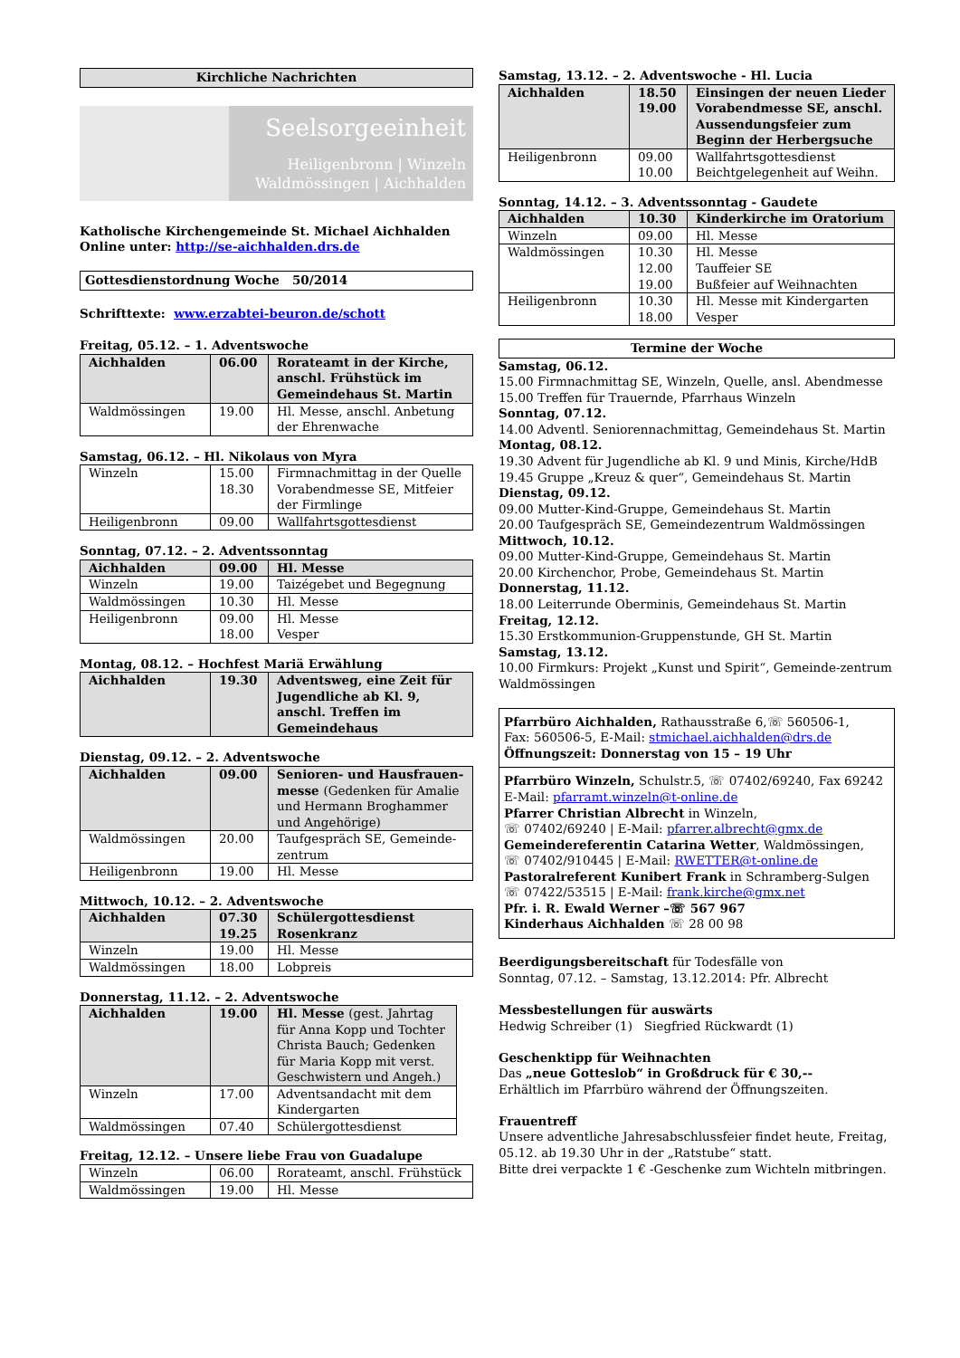Kirchliche Nachrichten
Seelsorgeeinheit
Heiligenbronn | Winzeln
Waldmössingen | Aichhalden
Katholische Kirchengemeinde St. Michael Aichhalden
Online unter: http://se-aichhalden.drs.de
Gottesdienstordnung Woche 50/2014
Schrifttexte: www.erzabtei-beuron.de/schott
Freitag, 05.12. – 1. Adventswoche
| Aichhalden | 06.00 | Rorateamt in der Kirche, anschl. Frühstück im Gemeindehaus St. Martin |
| Waldmössingen | 19.00 | Hl. Messe, anschl. Anbetung der Ehrenwache |
Samstag, 06.12. – Hl. Nikolaus von Myra
| Winzeln | 15.00 18.30 | Firmnachmittag in der Quelle Vorabendmesse SE, Mitfeier der Firmlinge |
| Heiligenbronn | 09.00 | Wallfahrtsgottesdienst |
Sonntag, 07.12. – 2. Adventssonntag
| Aichhalden | 09.00 | Hl. Messe |
| Winzeln | 19.00 | Taizégebet und Begegnung |
| Waldmössingen | 10.30 | Hl. Messe |
| Heiligenbronn | 09.00 18.00 | Hl. Messe Vesper |
Montag, 08.12. – Hochfest Mariä Erwählung
| Aichhalden | 19.30 | Adventsweg, eine Zeit für Jugendliche ab Kl. 9, anschl. Treffen im Gemeindehaus |
Dienstag, 09.12. – 2. Adventswoche
| Aichhalden | 09.00 | Senioren- und Hausfrauen-messe (Gedenken für Amalie und Hermann Broghammer und Angehörige) |
| Waldmössingen | 20.00 | Taufgespräch SE, Gemeinde-zentrum |
| Heiligenbronn | 19.00 | Hl. Messe |
Mittwoch, 10.12. – 2. Adventswoche
| Aichhalden | 07.30 19.25 | Schülergottesdienst Rosenkranz |
| Winzeln | 19.00 | Hl. Messe |
| Waldmössingen | 18.00 | Lobpreis |
Donnerstag, 11.12. – 2. Adventswoche
| Aichhalden | 19.00 | Hl. Messe (gest. Jahrtag für Anna Kopp und Tochter Christa Bauch; Gedenken für Maria Kopp mit verst. Geschwistern und Angeh.) |
| Winzeln | 17.00 | Adventsandacht mit dem Kindergarten |
| Waldmössingen | 07.40 | Schülergottesdienst |
Freitag, 12.12. – Unsere liebe Frau von Guadalupe
| Winzeln | 06.00 | Rorateamt, anschl. Frühstück |
| Waldmössingen | 19.00 | Hl. Messe |
Samstag, 13.12. – 2. Adventswoche - Hl. Lucia
| Aichhalden | 18.50 19.00 | Einsingen der neuen Lieder Vorabendmesse SE, anschl. Aussendungsfeier zum Beginn der Herbergsuche |
| Heiligenbronn | 09.00 10.00 | Wallfahrtsgottesdienst Beichtgelegenheit auf Weihn. |
Sonntag, 14.12. – 3. Adventssonntag - Gaudete
| Aichhalden | 10.30 | Kinderkirche im Oratorium |
| Winzeln | 09.00 | Hl. Messe |
| Waldmössingen | 10.30 12.00 19.00 | Hl. Messe Tauffeier SE Bußfeier auf Weihnachten |
| Heiligenbronn | 10.30 18.00 | Hl. Messe mit Kindergarten Vesper |
Termine der Woche
Samstag, 06.12.
15.00 Firmnachmittag SE, Winzeln, Quelle, ansl. Abendmesse
15.00 Treffen für Trauernde, Pfarrhaus Winzeln
Sonntag, 07.12.
14.00 Adventl. Seniorennachmittag, Gemeindehaus St. Martin
Montag, 08.12.
19.30 Advent für Jugendliche ab Kl. 9 und Minis, Kirche/HdB
19.45 Gruppe „Kreuz & quer“, Gemeindehaus St. Martin
Dienstag, 09.12.
09.00 Mutter-Kind-Gruppe, Gemeindehaus St. Martin
20.00 Taufgespräch SE, Gemeindezentrum Waldmössingen
Mittwoch, 10.12.
09.00 Mutter-Kind-Gruppe, Gemeindehaus St. Martin
20.00 Kirchenchor, Probe, Gemeindehaus St. Martin
Donnerstag, 11.12.
18.00 Leiterrunde Oberminis, Gemeindehaus St. Martin
Freitag, 12.12.
15.30 Erstkommunion-Gruppenstunde, GH St. Martin
Samstag, 13.12.
10.00 Firmkurs: Projekt „Kunst und Spirit“, Gemeinde-zentrum Waldmössingen
Pfarrbüro Aichhalden, Rathausstraße 6,☏ 560506-1,
Fax: 560506-5, E-Mail: stmichael.aichhalden@drs.de
Öffnungszeit: Donnerstag von 15 – 19 Uhr
Pfarrbüro Winzeln, Schulstr.5, ☏ 07402/69240, Fax 69242
E-Mail: pfarramt.winzeln@t-online.de
Pfarrer Christian Albrecht in Winzeln,
☏ 07402/69240 | E-Mail: pfarrer.albrecht@gmx.de
Gemeindereferentin Catarina Wetter, Waldmössingen,
☏ 07402/910445 | E-Mail: RWETTER@t-online.de
Pastoralreferent Kunibert Frank in Schramberg-Sulgen
☏ 07422/53515 | E-Mail: frank.kirche@gmx.net
Pfr. i. R. Ewald Werner –☏ 567 967
Kinderhaus Aichhalden ☏ 28 00 98
Beerdigungsbereitschaft für Todesfälle von
Sonntag, 07.12. – Samstag, 13.12.2014: Pfr. Albrecht
Messbestellungen für auswärts
Hedwig Schreiber (1) Siegfried Rückwardt (1)
Geschenktipp für Weihnachten
Das „neue Gotteslob“ in Großdruck für € 30,--
Erhältlich im Pfarrbüro während der Öffnungszeiten.
Frauentreff
Unsere adventliche Jahresabschlussfeier findet heute, Freitag, 05.12. ab 19.30 Uhr in der „Ratstube“ statt.
Bitte drei verpackte 1 € -Geschenke zum Wichteln mitbringen.